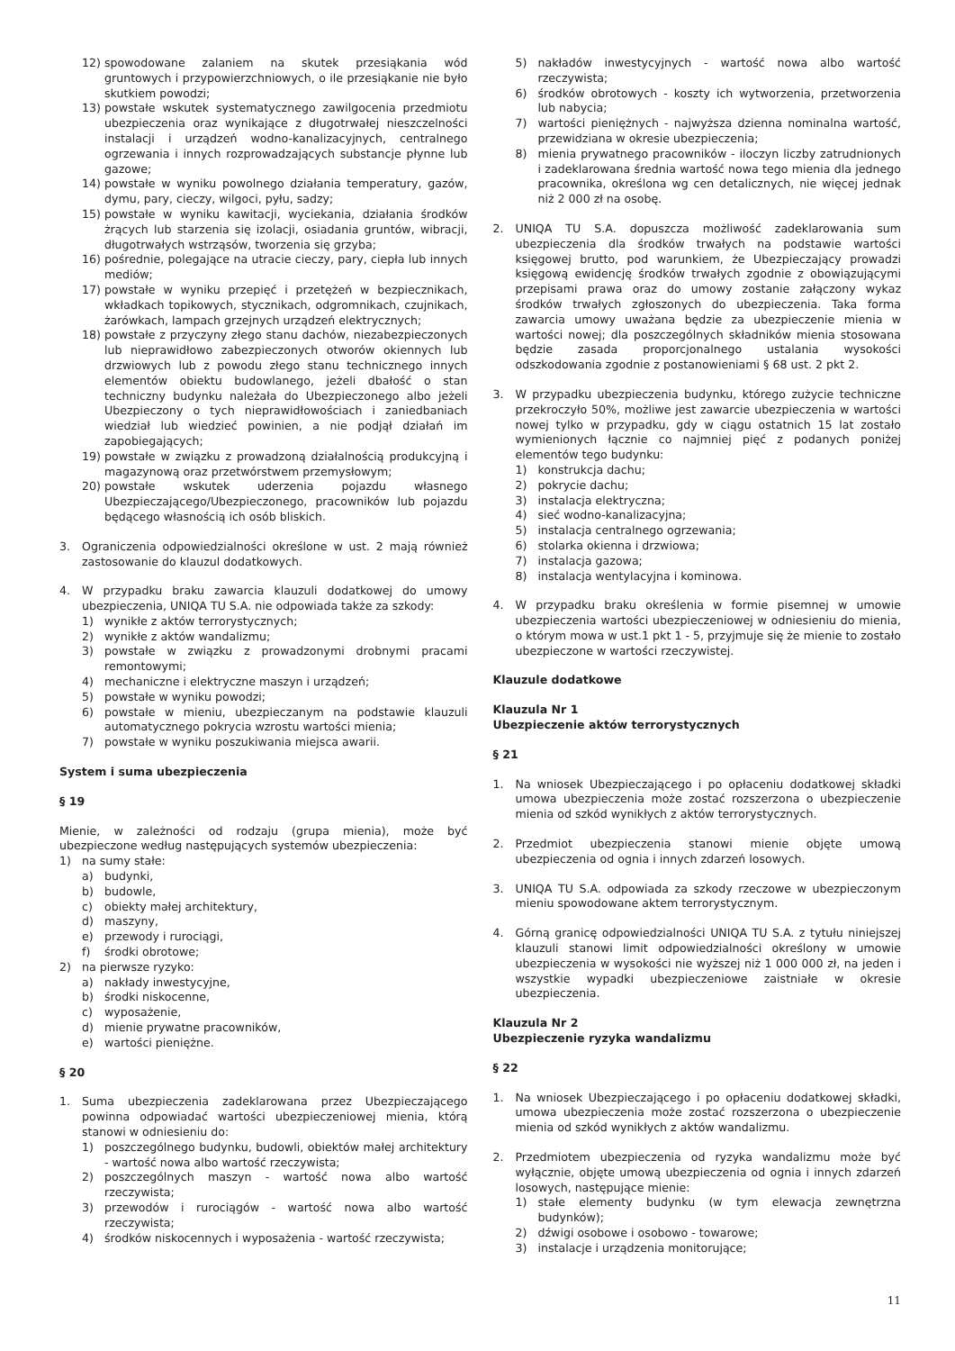12) spowodowane zalaniem na skutek przesiąkania wód gruntowych i przypowierzchniowych, o ile przesiąkanie nie było skutkiem powodzi;
13) powstałe wskutek systematycznego zawilgocenia przedmiotu ubezpieczenia oraz wynikające z długotrwałej nieszczelności instalacji i urządzeń wodno-kanalizacyjnych, centralnego ogrzewania i innych rozprowadzających substancje płynne lub gazowe;
14) powstałe w wyniku powolnego działania temperatury, gazów, dymu, pary, cieczy, wilgoci, pyłu, sadzy;
15) powstałe w wyniku kawitacji, wyciekania, działania środków żrących lub starzenia się izolacji, osiadania gruntów, wibracji, długotrwałych wstrząsów, tworzenia się grzyba;
16) pośrednie, polegające na utracie cieczy, pary, ciepła lub innych mediów;
17) powstałe w wyniku przepięć i przetężeń w bezpiecznikach, wkładkach topikowych, stycznikach, odgromnikach, czujnikach, żarówkach, lampach grzejnych urządzeń elektrycznych;
18) powstałe z przyczyny złego stanu dachów, niezabezpieczonych lub nieprawidłowo zabezpieczonych otworów okiennych lub drzwiowych lub z powodu złego stanu technicznego innych elementów obiektu budowlanego, jeżeli dbałość o stan techniczny budynku należała do Ubezpieczonego albo jeżeli Ubezpieczony o tych nieprawidłowościach i zaniedbaniach wiedział lub wiedzieć powinien, a nie podjął działań im zapobiegających;
19) powstałe w związku z prowadzoną działalnością produkcyjną i magazynową oraz przetwórstwem przemysłowym;
20) powstałe wskutek uderzenia pojazdu własnego Ubezpieczającego/Ubezpieczonego, pracowników lub pojazdu będącego własnością ich osób bliskich.
3. Ograniczenia odpowiedzialności określone w ust. 2 mają również zastosowanie do klauzul dodatkowych.
4. W przypadku braku zawarcia klauzuli dodatkowej do umowy ubezpieczenia, UNIQA TU S.A. nie odpowiada także za szkody:
1) wynikłe z aktów terrorystycznych;
2) wynikłe z aktów wandalizmu;
3) powstałe w związku z prowadzonymi drobnymi pracami remontowymi;
4) mechaniczne i elektryczne maszyn i urządzeń;
5) powstałe w wyniku powodzi;
6) powstałe w mieniu, ubezpieczanym na podstawie klauzuli automatycznego pokrycia wzrostu wartości mienia;
7) powstałe w wyniku poszukiwania miejsca awarii.
System i suma ubezpieczenia
§ 19
Mienie, w zależności od rodzaju (grupa mienia), może być ubezpieczone według następujących systemów ubezpieczenia:
1) na sumy stałe:
a) budynki,
b) budowle,
c) obiekty małej architektury,
d) maszyny,
e) przewody i rurociągi,
f) środki obrotowe;
2) na pierwsze ryzyko:
a) nakłady inwestycyjne,
b) środki niskocenne,
c) wyposażenie,
d) mienie prywatne pracowników,
e) wartości pieniężne.
§ 20
1. Suma ubezpieczenia zadeklarowana przez Ubezpieczającego powinna odpowiadać wartości ubezpieczeniowej mienia, którą stanowi w odniesieniu do:
1) poszczególnego budynku, budowli, obiektów małej architektury - wartość nowa albo wartość rzeczywista;
2) poszczególnych maszyn - wartość nowa albo wartość rzeczywista;
3) przewodów i rurociągów - wartość nowa albo wartość rzeczywista;
4) środków niskocennych i wyposażenia - wartość rzeczywista;
5) nakładów inwestycyjnych - wartość nowa albo wartość rzeczywista;
6) środków obrotowych - koszty ich wytworzenia, przetworzenia lub nabycia;
7) wartości pieniężnych - najwyższa dzienna nominalna wartość, przewidziana w okresie ubezpieczenia;
8) mienia prywatnego pracowników - iloczyn liczby zatrudnionych i zadeklarowana średnia wartość nowa tego mienia dla jednego pracownika, określona wg cen detalicznych, nie więcej jednak niż 2 000 zł na osobę.
2. UNIQA TU S.A. dopuszcza możliwość zadeklarowania sum ubezpieczenia dla środków trwałych na podstawie wartości księgowej brutto, pod warunkiem, że Ubezpieczający prowadzi księgową ewidencję środków trwałych zgodnie z obowiązującymi przepisami prawa oraz do umowy zostanie załączony wykaz środków trwałych zgłoszonych do ubezpieczenia. Taka forma zawarcia umowy uważana będzie za ubezpieczenie mienia w wartości nowej; dla poszczególnych składników mienia stosowana będzie zasada proporcjonalnego ustalania wysokości odszkodowania zgodnie z postanowieniami § 68 ust. 2 pkt 2.
3. W przypadku ubezpieczenia budynku, którego zużycie techniczne przekroczyło 50%, możliwe jest zawarcie ubezpieczenia w wartości nowej tylko w przypadku, gdy w ciągu ostatnich 15 lat zostało wymienionych łącznie co najmniej pięć z podanych poniżej elementów tego budynku:
1) konstrukcja dachu;
2) pokrycie dachu;
3) instalacja elektryczna;
4) sieć wodno-kanalizacyjna;
5) instalacja centralnego ogrzewania;
6) stolarka okienna i drzwiowa;
7) instalacja gazowa;
8) instalacja wentylacyjna i kominowa.
4. W przypadku braku określenia w formie pisemnej w umowie ubezpieczenia wartości ubezpieczeniowej w odniesieniu do mienia, o którym mowa w ust.1 pkt 1 - 5, przyjmuje się że mienie to zostało ubezpieczone w wartości rzeczywistej.
Klauzule dodatkowe
Klauzula Nr 1
Ubezpieczenie aktów terrorystycznych
§ 21
1. Na wniosek Ubezpieczającego i po opłaceniu dodatkowej składki umowa ubezpieczenia może zostać rozszerzona o ubezpieczenie mienia od szkód wynikłych z aktów terrorystycznych.
2. Przedmiot ubezpieczenia stanowi mienie objęte umową ubezpieczenia od ognia i innych zdarzeń losowych.
3. UNIQA TU S.A. odpowiada za szkody rzeczowe w ubezpieczonym mieniu spowodowane aktem terrorystycznym.
4. Górną granicę odpowiedzialności UNIQA TU S.A. z tytułu niniejszej klauzuli stanowi limit odpowiedzialności określony w umowie ubezpieczenia w wysokości nie wyższej niż 1 000 000 zł, na jeden i wszystkie wypadki ubezpieczeniowe zaistniałe w okresie ubezpieczenia.
Klauzula Nr 2
Ubezpieczenie ryzyka wandalizmu
§ 22
1. Na wniosek Ubezpieczającego i po opłaceniu dodatkowej składki, umowa ubezpieczenia może zostać rozszerzona o ubezpieczenie mienia od szkód wynikłych z aktów wandalizmu.
2. Przedmiotem ubezpieczenia od ryzyka wandalizmu może być wyłącznie, objęte umową ubezpieczenia od ognia i innych zdarzeń losowych, następujące mienie:
1) stałe elementy budynku (w tym elewacja zewnętrzna budynków);
2) dźwigi osobowe i osobowo - towarowe;
3) instalacje i urządzenia monitorujące;
11